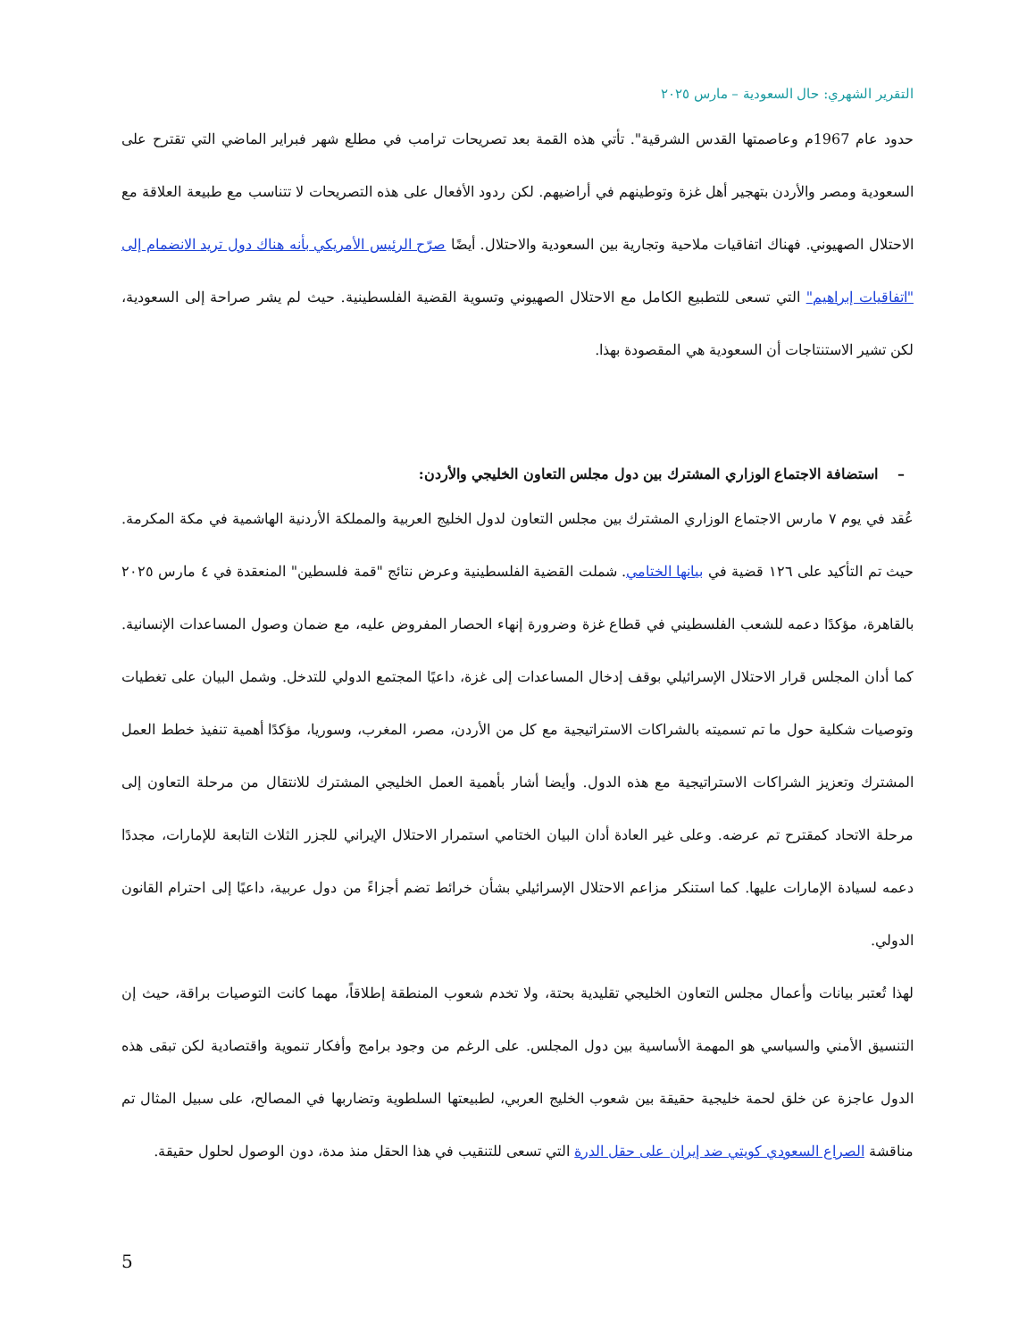التقرير الشهري: حال السعودية – مارس ٢٠٢٥
حدود عام 1967م وعاصمتها القدس الشرقية". تأتي هذه القمة بعد تصريحات ترامب في مطلع شهر فبراير الماضي التي تقترح على السعودية ومصر والأردن بتهجير أهل غزة وتوطينهم في أراضيهم. لكن ردود الأفعال على هذه التصريحات لا تتناسب مع طبيعة العلاقة مع الاحتلال الصهيوني. فهناك اتفاقيات ملاحية وتجارية بين السعودية والاحتلال. أيضًا صرّح الرئيس الأمريكي بأنه هناك دول تريد الانضمام إلى "اتفاقيات إبراهيم" التي تسعى للتطبيع الكامل مع الاحتلال الصهيوني وتسوية القضية الفلسطينية. حيث لم يشر صراحة إلى السعودية، لكن تشير الاستنتاجات أن السعودية هي المقصودة بهذا.
– استضافة الاجتماع الوزاري المشترك بين دول مجلس التعاون الخليجي والأردن:
عُقد في يوم ٧ مارس الاجتماع الوزاري المشترك بين مجلس التعاون لدول الخليج العربية والمملكة الأردنية الهاشمية في مكة المكرمة. حيث تم التأكيد على ١٢٦ قضية في بيانها الختامي. شملت القضية الفلسطينية وعرض نتائج "قمة فلسطين" المنعقدة في ٤ مارس ٢٠٢٥ بالقاهرة، مؤكدًا دعمه للشعب الفلسطيني في قطاع غزة وضرورة إنهاء الحصار المفروض عليه، مع ضمان وصول المساعدات الإنسانية. كما أدان المجلس قرار الاحتلال الإسرائيلي بوقف إدخال المساعدات إلى غزة، داعيًا المجتمع الدولي للتدخل. وشمل البيان على تغطيات وتوصيات شكلية حول ما تم تسميته بالشراكات الاستراتيجية مع كل من الأردن، مصر، المغرب، وسوريا، مؤكدًا أهمية تنفيذ خطط العمل المشترك وتعزيز الشراكات الاستراتيجية مع هذه الدول. وأيضا أشار بأهمية العمل الخليجي المشترك للانتقال من مرحلة التعاون إلى مرحلة الاتحاد كمقترح تم عرضه. وعلى غير العادة أدان البيان الختامي استمرار الاحتلال الإيراني للجزر الثلاث التابعة للإمارات، مجددًا دعمه لسيادة الإمارات عليها. كما استنكر مزاعم الاحتلال الإسرائيلي بشأن خرائط تضم أجزاءً من دول عربية، داعيًا إلى احترام القانون الدولي.
لهذا تُعتبر بيانات وأعمال مجلس التعاون الخليجي تقليدية بحتة، ولا تخدم شعوب المنطقة إطلاقاً، مهما كانت التوصيات براقة، حيث إن التنسيق الأمني والسياسي هو المهمة الأساسية بين دول المجلس. على الرغم من وجود برامج وأفكار تنموية واقتصادية لكن تبقى هذه الدول عاجزة عن خلق لحمة خليجية حقيقة بين شعوب الخليج العربي، لطبيعتها السلطوية وتضاربها في المصالح، على سبيل المثال تم مناقشة الصراع السعودي كويتي ضد إيران على حقل الدرة التي تسعى للتنقيب في هذا الحقل منذ مدة، دون الوصول لحلول حقيقة.
5